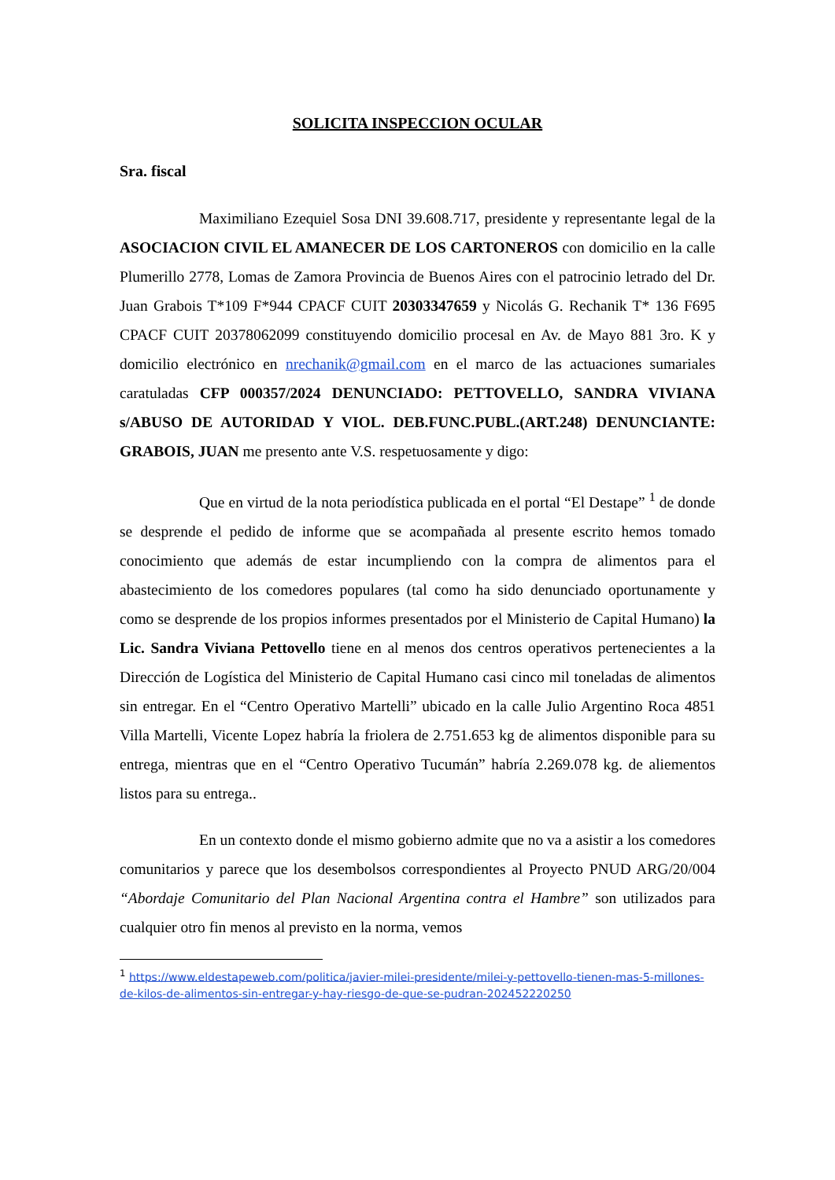SOLICITA INSPECCION OCULAR
Sra. fiscal
Maximiliano Ezequiel Sosa DNI 39.608.717, presidente y representante legal de la ASOCIACION CIVIL EL AMANECER DE LOS CARTONEROS con domicilio en la calle Plumerillo 2778, Lomas de Zamora Provincia de Buenos Aires con el patrocinio letrado del Dr. Juan Grabois T*109 F*944 CPACF CUIT 20303347659 y Nicolás G. Rechanik T* 136 F695 CPACF CUIT 20378062099 constituyendo domicilio procesal en Av. de Mayo 881 3ro. K y domicilio electrónico en nrechanik@gmail.com en el marco de las actuaciones sumariales caratuladas CFP 000357/2024 DENUNCIADO: PETTOVELLO, SANDRA VIVIANA s/ABUSO DE AUTORIDAD Y VIOL. DEB.FUNC.PUBL.(ART.248) DENUNCIANTE: GRABOIS, JUAN me presento ante V.S. respetuosamente y digo:
Que en virtud de la nota periodística publicada en el portal “El Destape” <sup>1</sup> de donde se desprende el pedido de informe que se acompañada al presente escrito hemos tomado conocimiento que además de estar incumpliendo con la compra de alimentos para el abastecimiento de los comedores populares (tal como ha sido denunciado oportunamente y como se desprende de los propios informes presentados por el Ministerio de Capital Humano) la Lic. Sandra Viviana Pettovello tiene en al menos dos centros operativos pertenecientes a la Dirección de Logística del Ministerio de Capital Humano casi cinco mil toneladas de alimentos sin entregar. En el “Centro Operativo Martelli” ubicado en la calle Julio Argentino Roca 4851 Villa Martelli, Vicente Lopez habría la friolera de 2.751.653 kg de alimentos disponible para su entrega, mientras que en el “Centro Operativo Tucumán” habría 2.269.078 kg. de aliementos listos para su entrega..
En un contexto donde el mismo gobierno admite que no va a asistir a los comedores comunitarios y parece que los desembolsos correspondientes al Proyecto PNUD ARG/20/004 “Abordaje Comunitario del Plan Nacional Argentina contra el Hambre” son utilizados para cualquier otro fin menos al previsto en la norma, vemos
<sup>1</sup> https://www.eldestapeweb.com/politica/javier-milei-presidente/milei-y-pettovello-tienen-mas-5-millones-de-kilos-de-alimentos-sin-entregar-y-hay-riesgo-de-que-se-pudran-202452220250